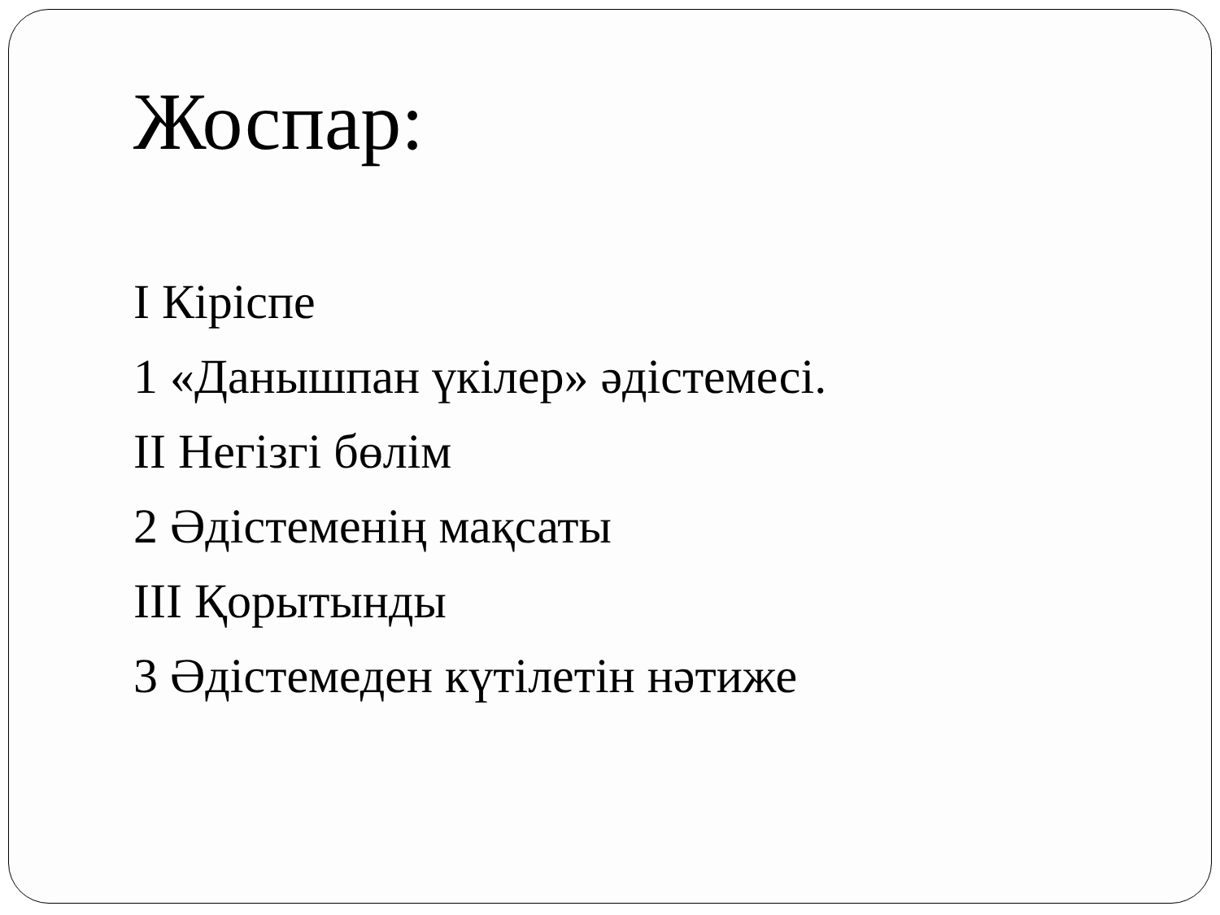Жоспар:
I Кіріспе
1 «Данышпан үкілер» әдістемесі.
II Негізгі бөлім
2 Әдістеменің мақсаты
III Қорытынды
3 Әдістемеден күтілетін нәтиже